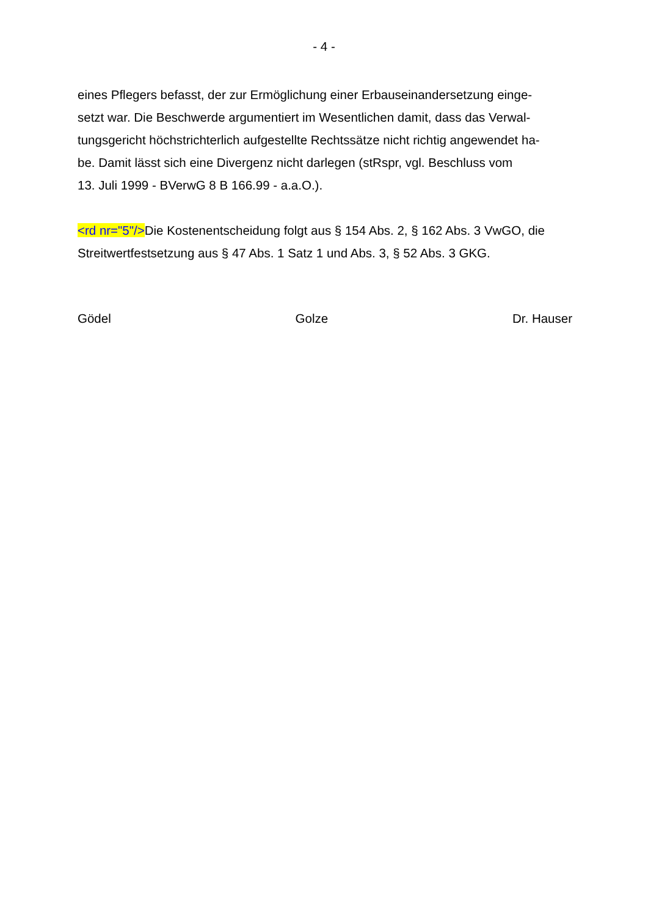- 4 -
eines Pflegers befasst, der zur Ermöglichung einer Erbauseinandersetzung einge-
setzt war. Die Beschwerde argumentiert im Wesentlichen damit, dass das Verwal-
tungsgericht höchstrichterlich aufgestellte Rechtssätze nicht richtig angewendet ha-
be. Damit lässt sich eine Divergenz nicht darlegen (stRspr, vgl. Beschluss vom
13. Juli 1999 - BVerwG 8 B 166.99 - a.a.O.).
<rd nr="5"/>Die Kostenentscheidung folgt aus § 154 Abs. 2, § 162 Abs. 3 VwGO, die
Streitwertfestsetzung aus § 47 Abs. 1 Satz 1 und Abs. 3, § 52 Abs. 3 GKG.
Gödel Golze Dr. Hauser